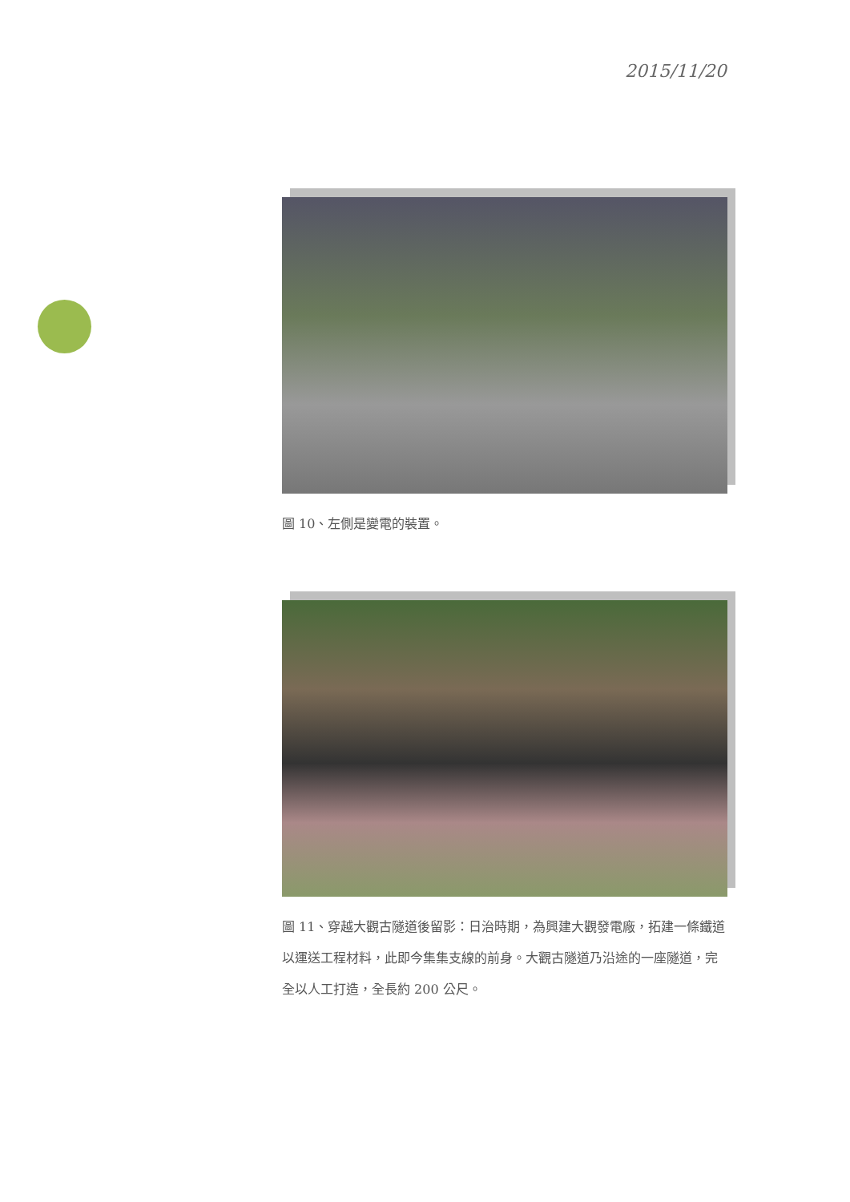2015/11/20
圖 10、左側是變電的裝置。
圖 11、穿越大觀古隧道後留影：日治時期，為興建大觀發電廠，拓建一條鐵道以運送工程材料，此即今集集支線的前身。大觀古隧道乃沿途的一座隧道，完全以人工打造，全長約 200 公尺。